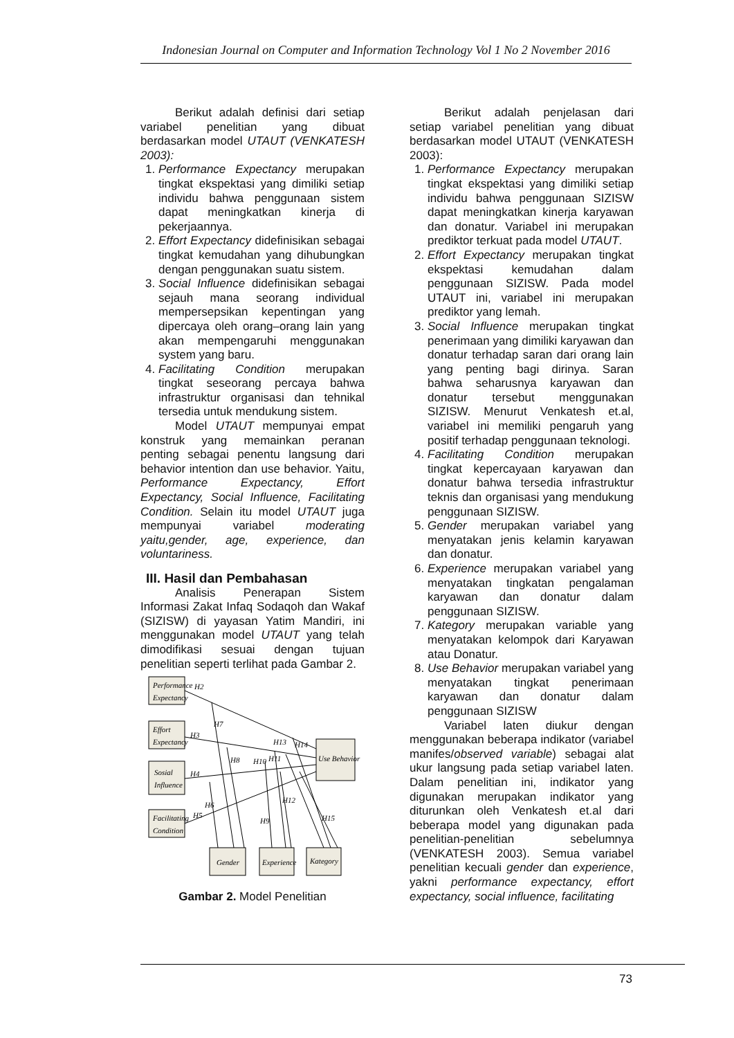Indonesian Journal on Computer and Information Technology Vol 1 No 2 November 2016
Berikut adalah definisi dari setiap variabel penelitian yang dibuat berdasarkan model UTAUT (VENKATESH 2003):
1. Performance Expectancy merupakan tingkat ekspektasi yang dimiliki setiap individu bahwa penggunaan sistem dapat meningkatkan kinerja di pekerjaannya.
2. Effort Expectancy didefinisikan sebagai tingkat kemudahan yang dihubungkan dengan penggunakan suatu sistem.
3. Social Influence didefinisikan sebagai sejauh mana seorang individual mempersepsikan kepentingan yang dipercaya oleh orang–orang lain yang akan mempengaruhi menggunakan system yang baru.
4. Facilitating Condition merupakan tingkat seseorang percaya bahwa infrastruktur organisasi dan tehnikal tersedia untuk mendukung sistem.
Model UTAUT mempunyai empat konstruk yang memainkan peranan penting sebagai penentu langsung dari behavior intention dan use behavior. Yaitu, Performance Expectancy, Effort Expectancy, Social Influence, Facilitating Condition. Selain itu model UTAUT juga mempunyai variabel moderating yaitu,gender, age, experience, dan voluntariness.
III. Hasil dan Pembahasan
Analisis Penerapan Sistem Informasi Zakat Infaq Sodaqoh dan Wakaf (SIZISW) di yayasan Yatim Mandiri, ini menggunakan model UTAUT yang telah dimodifikasi sesuai dengan tujuan penelitian seperti terlihat pada Gambar 2.
Performance
Expectancy
Effort
Expectancy
Sosial
Influence
Facilitating
Condition
Use Behavior
Gender
Experience
Kategory
H2
H3
H4
H5
H6
H7
H8
H9
H10
H11
H12
H13
H14
H15
Gambar 2. Model Penelitian
Berikut adalah penjelasan dari setiap variabel penelitian yang dibuat berdasarkan model UTAUT (VENKATESH 2003):
1. Performance Expectancy merupakan tingkat ekspektasi yang dimiliki setiap individu bahwa penggunaan SIZISW dapat meningkatkan kinerja karyawan dan donatur. Variabel ini merupakan prediktor terkuat pada model UTAUT.
2. Effort Expectancy merupakan tingkat ekspektasi kemudahan dalam penggunaan SIZISW. Pada model UTAUT ini, variabel ini merupakan prediktor yang lemah.
3. Social Influence merupakan tingkat penerimaan yang dimiliki karyawan dan donatur terhadap saran dari orang lain yang penting bagi dirinya. Saran bahwa seharusnya karyawan dan donatur tersebut menggunakan SIZISW. Menurut Venkatesh et.al, variabel ini memiliki pengaruh yang positif terhadap penggunaan teknologi.
4. Facilitating Condition merupakan tingkat kepercayaan karyawan dan donatur bahwa tersedia infrastruktur teknis dan organisasi yang mendukung penggunaan SIZISW.
5. Gender merupakan variabel yang menyatakan jenis kelamin karyawan dan donatur.
6. Experience merupakan variabel yang menyatakan tingkatan pengalaman karyawan dan donatur dalam penggunaan SIZISW.
7. Kategory merupakan variable yang menyatakan kelompok dari Karyawan atau Donatur.
8. Use Behavior merupakan variabel yang menyatakan tingkat penerimaan karyawan dan donatur dalam penggunaan SIZISW
Variabel laten diukur dengan menggunakan beberapa indikator (variabel manifes/observed variable) sebagai alat ukur langsung pada setiap variabel laten. Dalam penelitian ini, indikator yang digunakan merupakan indikator yang diturunkan oleh Venkatesh et.al dari beberapa model yang digunakan pada penelitian-penelitian sebelumnya (VENKATESH 2003). Semua variabel penelitian kecuali gender dan experience, yakni performance expectancy, effort expectancy, social influence, facilitating
73